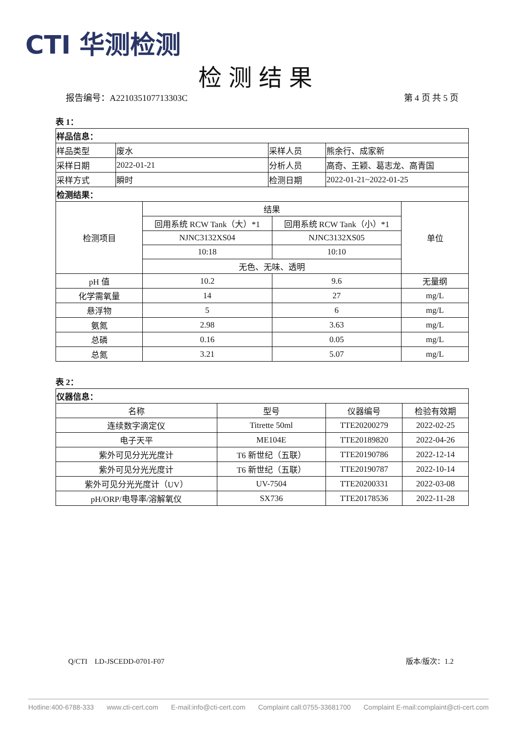CTI 华测检测
检测结果
报告编号：A221035107713303C 第 4 页 共 5 页
表 1：
| 样品信息： | | | |
| 样品类型 | 废水 | 采样人员 | 熊余行、成家新 |
| 采样日期 | 2022-01-21 | 分析人员 | 高奇、王颖、葛志龙、高青国 |
| 采样方式 | 瞬时 | 检测日期 | 2022-01-21~2022-01-25 |
| 检测结果： | | | |
| 检测项目 | 结果 | | 单位 |
| | 回用系统 RCW Tank（大）*1 | 回用系统 RCW Tank（小）*1 | |
| | NJNC3132XS04 | NJNC3132XS05 | |
| | 10:18 | 10:10 | |
| | 无色、无味、透明 | | |
| pH 值 | 10.2 | 9.6 | 无量纲 |
| 化学需氧量 | 14 | 27 | mg/L |
| 悬浮物 | 5 | 6 | mg/L |
| 氨氮 | 2.98 | 3.63 | mg/L |
| 总磷 | 0.16 | 0.05 | mg/L |
| 总氮 | 3.21 | 5.07 | mg/L |
表 2：
| 仪器信息： | | | |
| 名称 | 型号 | 仪器编号 | 检验有效期 |
| 连续数字滴定仪 | Titrette 50ml | TTE20200279 | 2022-02-25 |
| 电子天平 | ME104E | TTE20189820 | 2022-04-26 |
| 紫外可见分光光度计 | T6 新世纪（五联） | TTE20190786 | 2022-12-14 |
| 紫外可见分光光度计 | T6 新世纪（五联） | TTE20190787 | 2022-10-14 |
| 紫外可见分光光度计（UV） | UV-7504 | TTE20200331 | 2022-03-08 |
| pH/ORP/电导率/溶解氧仪 | SX736 | TTE20178536 | 2022-11-28 |
Q/CTI　LD-JSCEDD-0701-F07 版本/版次：1.2
Hotline:400-6788-333 www.cti-cert.com E-mail:info@cti-cert.com Complaint call:0755-33681700 Complaint E-mail:complaint@cti-cert.com